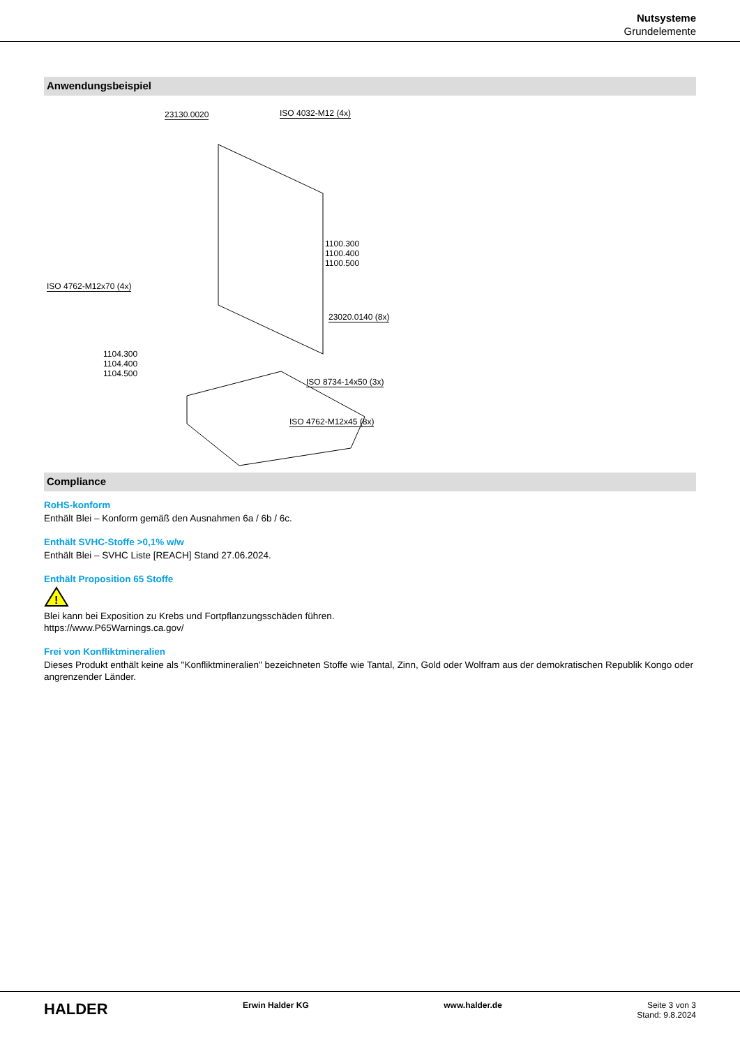Nutsysteme
Grundelemente
Anwendungsbeispiel
23130.0020 ISO 4032-M12 (4x)
1100.300
1100.400
1100.500
ISO 4762-M12x70 (4x)
23020.0140 (8x)
1104.300
1104.400
1104.500
ISO 8734-14x50 (3x)
ISO 4762-M12x45 (8x)
Compliance
RoHS-konform
Enthält Blei – Konform gemäß den Ausnahmen 6a / 6b / 6c.
Enthält SVHC-Stoffe >0,1% w/w
Enthält Blei – SVHC Liste [REACH] Stand 27.06.2024.
Enthält Proposition 65 Stoffe
!
Blei kann bei Exposition zu Krebs und Fortpflanzungsschäden führen.
https://www.P65Warnings.ca.gov/
Frei von Konfliktmineralien
Dieses Produkt enthält keine als "Konfliktmineralien" bezeichneten Stoffe wie Tantal, Zinn, Gold oder Wolfram aus der demokratischen Republik Kongo oder angrenzender Länder.
HALDER
Erwin Halder KG www.halder.de Seite 3 von 3
Stand: 9.8.2024